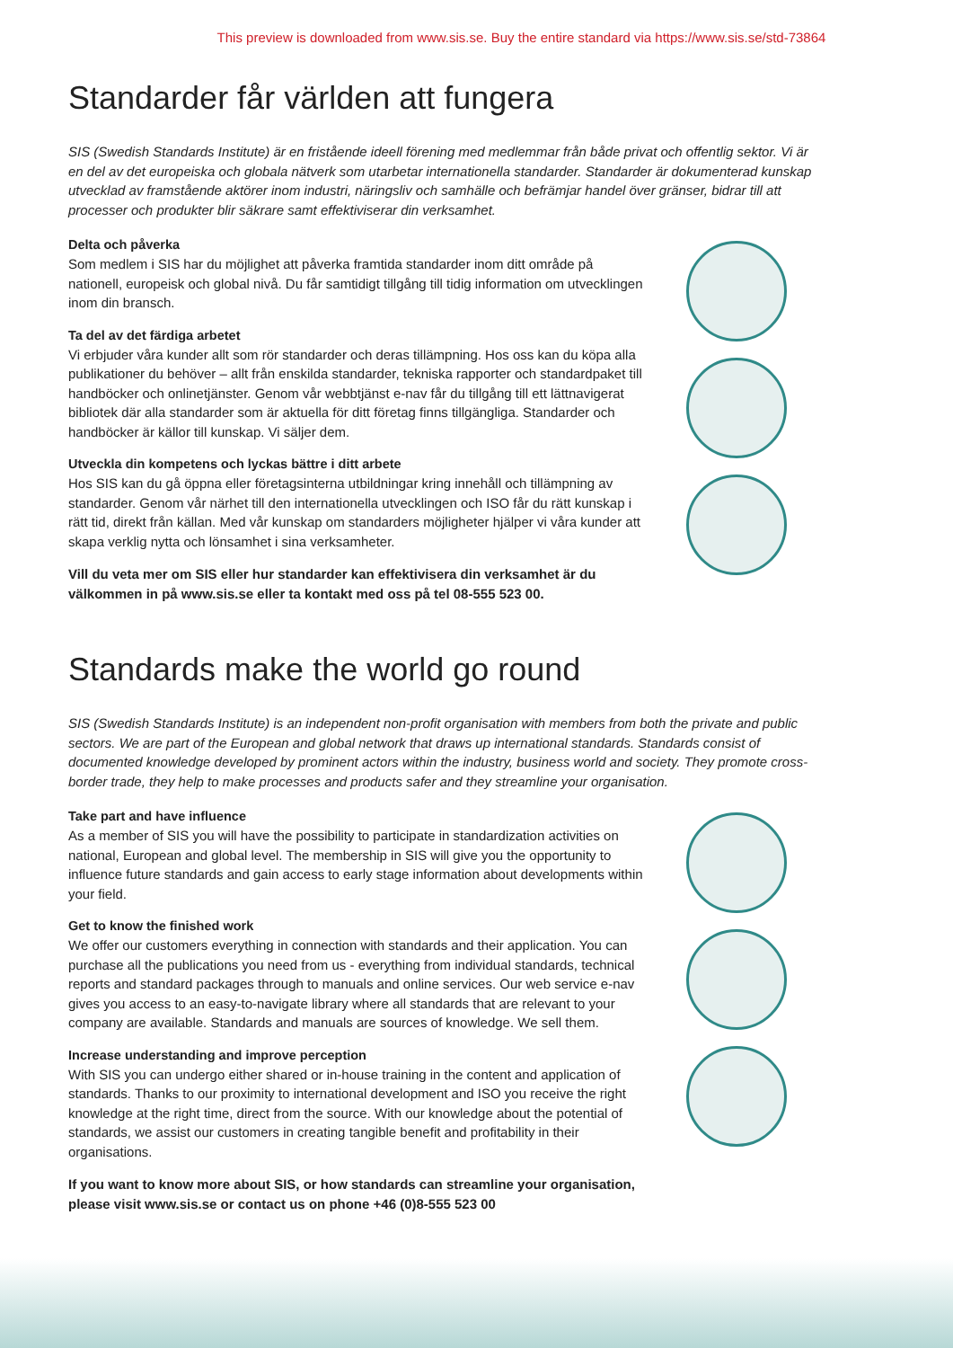This preview is downloaded from www.sis.se. Buy the entire standard via https://www.sis.se/std-73864
Standarder får världen att fungera
SIS (Swedish Standards Institute) är en fristående ideell förening med medlemmar från både privat och offentlig sektor. Vi är en del av det europeiska och globala nätverk som utarbetar internationella standarder. Standarder är dokumenterad kunskap utvecklad av framstående aktörer inom industri, näringsliv och samhälle och befrämjar handel över gränser, bidrar till att processer och produkter blir säkrare samt effektiviserar din verksamhet.
Delta och påverka
Som medlem i SIS har du möjlighet att påverka framtida standarder inom ditt område på nationell, europeisk och global nivå. Du får samtidigt tillgång till tidig information om utvecklingen inom din bransch.
Ta del av det färdiga arbetet
Vi erbjuder våra kunder allt som rör standarder och deras tillämpning. Hos oss kan du köpa alla publikationer du behöver – allt från enskilda standarder, tekniska rapporter och standardpaket till handböcker och onlinetjänster. Genom vår webbtjänst e-nav får du tillgång till ett lättnavigerat bibliotek där alla standarder som är aktuella för ditt företag finns tillgängliga. Standarder och handböcker är källor till kunskap. Vi säljer dem.
Utveckla din kompetens och lyckas bättre i ditt arbete
Hos SIS kan du gå öppna eller företagsinterna utbildningar kring innehåll och tillämpning av standarder. Genom vår närhet till den internationella utvecklingen och ISO får du rätt kunskap i rätt tid, direkt från källan. Med vår kunskap om standarders möjligheter hjälper vi våra kunder att skapa verklig nytta och lönsamhet i sina verksamheter.
Vill du veta mer om SIS eller hur standarder kan effektivisera din verksamhet är du välkommen in på www.sis.se eller ta kontakt med oss på tel 08-555 523 00.
Standards make the world go round
SIS (Swedish Standards Institute) is an independent non-profit organisation with members from both the private and public sectors. We are part of the European and global network that draws up international standards. Standards consist of documented knowledge developed by prominent actors within the industry, business world and society. They promote cross-border trade, they help to make processes and products safer and they streamline your organisation.
Take part and have influence
As a member of SIS you will have the possibility to participate in standardization activities on national, European and global level. The membership in SIS will give you the opportunity to influence future standards and gain access to early stage information about developments within your field.
Get to know the finished work
We offer our customers everything in connection with standards and their application. You can purchase all the publications you need from us - everything from individual standards, technical reports and standard packages through to manuals and online services. Our web service e-nav gives you access to an easy-to-navigate library where all standards that are relevant to your company are available. Standards and manuals are sources of knowledge. We sell them.
Increase understanding and improve perception
With SIS you can undergo either shared or in-house training in the content and application of standards. Thanks to our proximity to international development and ISO you receive the right knowledge at the right time, direct from the source. With our knowledge about the potential of standards, we assist our customers in creating tangible benefit and profitability in their organisations.
If you want to know more about SIS, or how standards can streamline your organisation, please visit www.sis.se or contact us on phone +46 (0)8-555 523 00